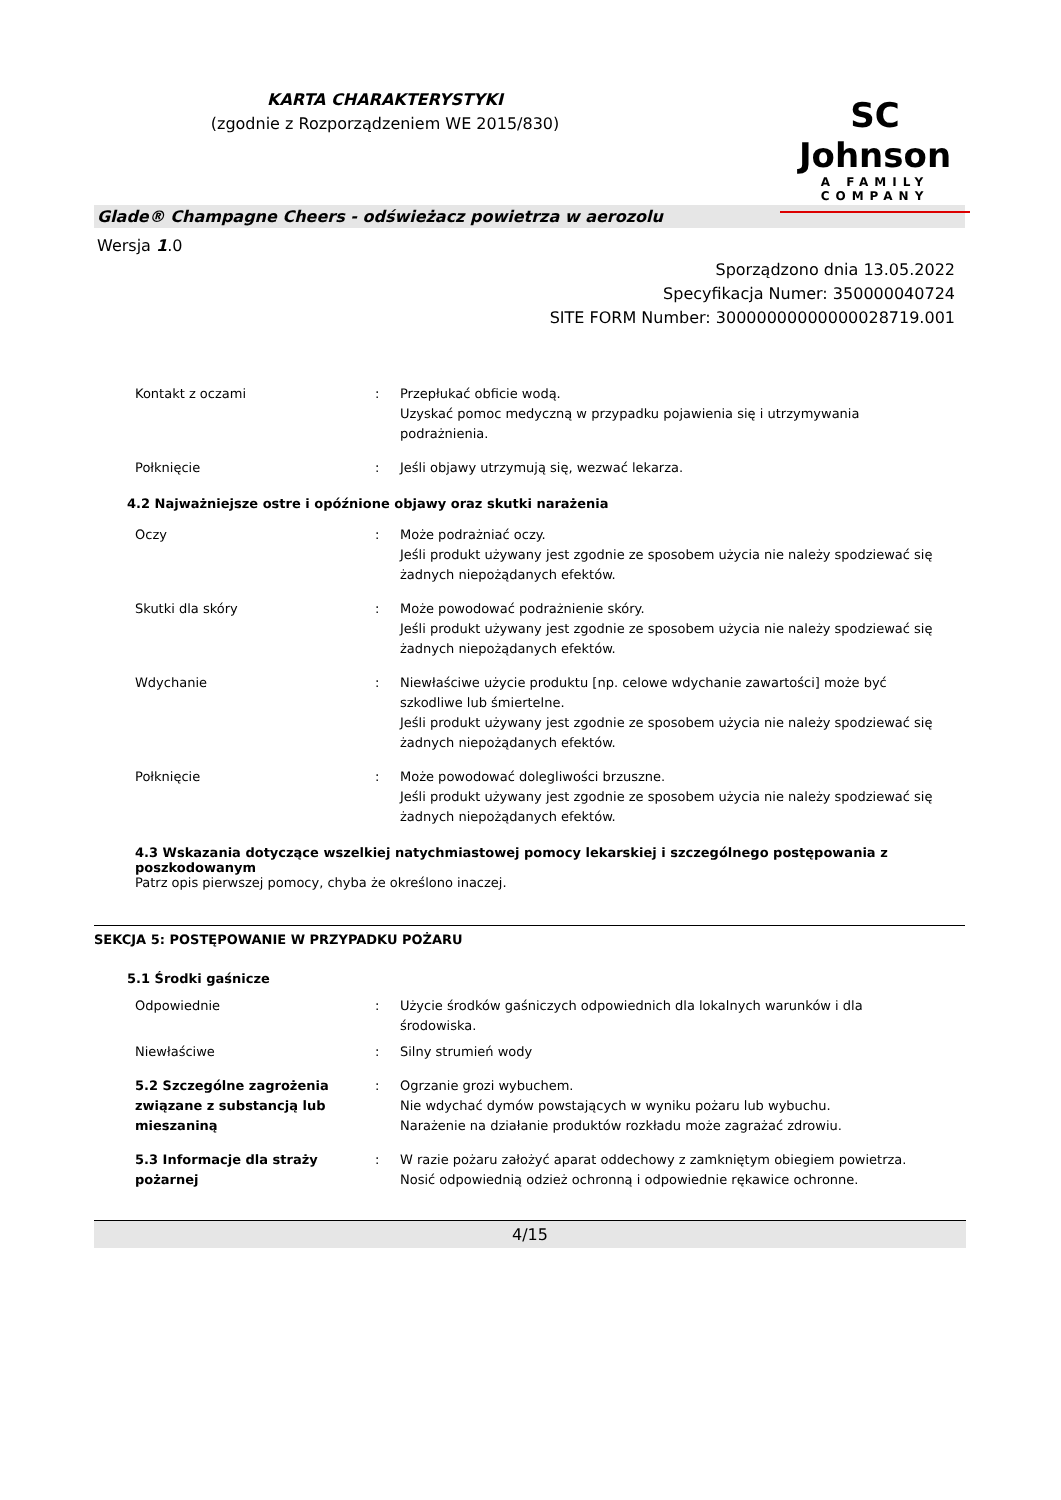KARTA CHARAKTERYSTYKI
(zgodnie z Rozporządzeniem WE 2015/830)
SC Johnson
A FAMILY COMPANY
Glade® Champagne Cheers - odświeżacz powietrza w aerozolu
Wersja 1.0
Sporządzono dnia 13.05.2022
Specyfikacja Numer: 350000040724
SITE FORM Number: 30000000000000028719.001
Kontakt z oczami : Przepłukać obficie wodą.
Uzyskać pomoc medyczną w przypadku pojawienia się i utrzymywania podrażnienia.
Połknięcie : Jeśli objawy utrzymują się, wezwać lekarza.
4.2 Najważniejsze ostre i opóźnione objawy oraz skutki narażenia
Oczy : Może podrażniać oczy.
Jeśli produkt używany jest zgodnie ze sposobem użycia nie należy spodziewać się żadnych niepożądanych efektów.
Skutki dla skóry : Może powodować podrażnienie skóry.
Jeśli produkt używany jest zgodnie ze sposobem użycia nie należy spodziewać się żadnych niepożądanych efektów.
Wdychanie : Niewłaściwe użycie produktu [np. celowe wdychanie zawartości] może być szkodliwe lub śmiertelne.
Jeśli produkt używany jest zgodnie ze sposobem użycia nie należy spodziewać się żadnych niepożądanych efektów.
Połknięcie : Może powodować dolegliwości brzuszne.
Jeśli produkt używany jest zgodnie ze sposobem użycia nie należy spodziewać się żadnych niepożądanych efektów.
4.3 Wskazania dotyczące wszelkiej natychmiastowej pomocy lekarskiej i szczególnego postępowania z poszkodowanym
Patrz opis pierwszej pomocy, chyba że określono inaczej.
SEKCJA 5: POSTĘPOWANIE W PRZYPADKU POŻARU
5.1 Środki gaśnicze
Odpowiednie : Użycie środków gaśniczych odpowiednich dla lokalnych warunków i dla środowiska.
Niewłaściwe : Silny strumień wody
5.2 Szczególne zagrożenia związane z substancją lub mieszaniną
: Ogrzanie grozi wybuchem.
Nie wdychać dymów powstających w wyniku pożaru lub wybuchu.
Narażenie na działanie produktów rozkładu może zagrażać zdrowiu.
5.3 Informacje dla straży pożarnej
: W razie pożaru założyć aparat oddechowy z zamkniętym obiegiem powietrza. Nosić odpowiednią odzież ochronną i odpowiednie rękawice ochronne.
4/15